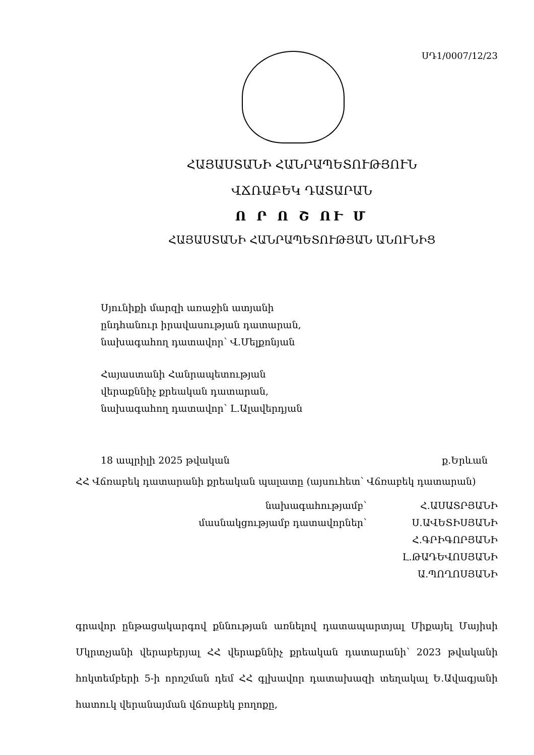ՍԴ1/0007/12/23
ՀԱՅԱՍՏԱՆԻ ՀԱՆՐԱՊԵՏՈՒԹՅՈՒՆ
ՎՃՌԱԲԵԿ ԴԱՏԱՐԱՆ
Ո Ր Ո Շ ՈՒ Մ
ՀԱՅԱՍՏԱՆԻ ՀԱՆՐԱՊԵՏՈՒԹՅԱՆ ԱՆՈՒՆԻՑ
Սյունիքի մարզի առաջին ատյանի
ընդհանուր իրավասության դատարան,
նախագահող դատավոր՝ Վ.Մելքոնյան
Հայաստանի Հանրապետության
վերաքննիչ քրեական դատարան,
նախագահող դատավոր՝ Լ.Ալավերդյան
18 ապրիլի 2025 թվական ք.Երևան
ՀՀ Վճռաբեկ դատարանի քրեական պալատը (այսուհետ՝ Վճռաբեկ դատարան)
նախագահությամբ՝
Հ.ԱՍԱՏՐՅԱՆԻ
մասնակցությամբ դատավորներ՝
Ս.ԱՎԵՏԻՍՅԱՆԻ
Հ.ԳՐԻԳՈՐՅԱՆԻ
Լ.ԹԱԴԵՎՈՍՅԱՆԻ
Ա.ՊՈՂՈՍՅԱՆԻ
գրավոր ընթացակարգով քննության առնելով դատապարտյալ Միքայել Մայիսի Մկրտչյանի վերաբերյալ ՀՀ վերաքննիչ քրեական դատարանի՝ 2023 թվականի հոկտեմբերի 5-ի որոշման դեմ ՀՀ գլխավոր դատախազի տեղակալ Ե.Ավագյանի հատուկ վերանայման վճռաբեկ բողոքը,